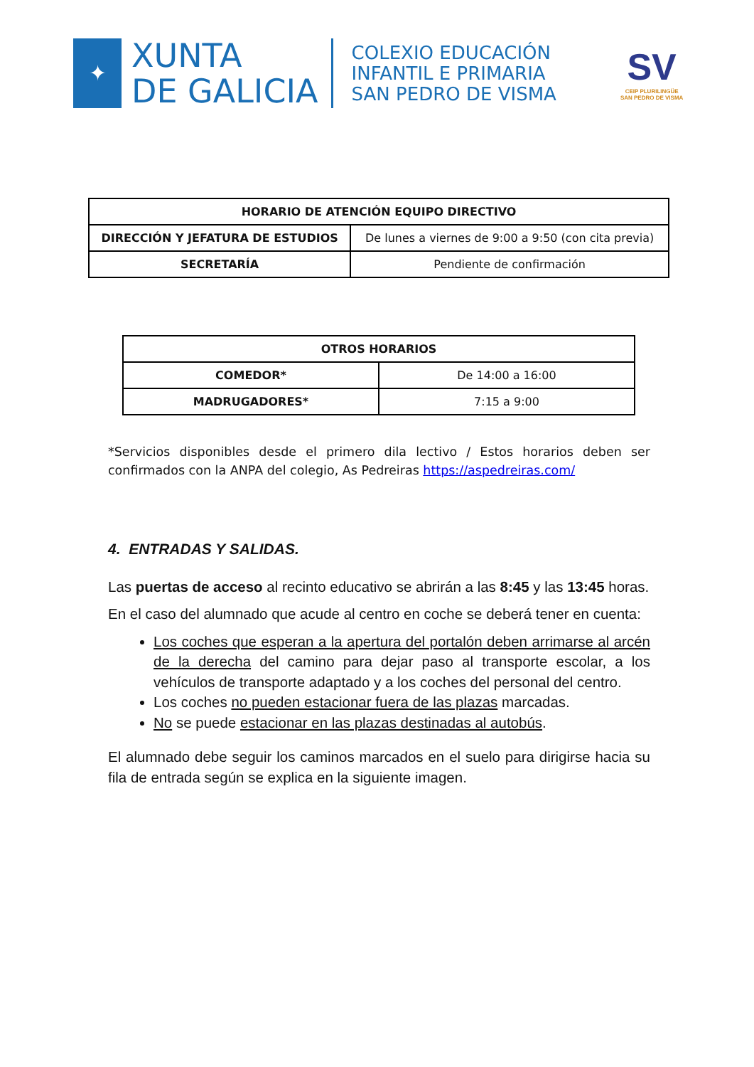✦
XUNTA
DE GALICIA
COLEXIO EDUCACIÓN
INFANTIL E PRIMARIA
SAN PEDRO DE VISMA
SV
CEIP PLURILINGÜE
SAN PEDRO DE VISMA
| HORARIO DE ATENCIÓN EQUIPO DIRECTIVO | |
| --- | --- |
| DIRECCIÓN Y JEFATURA DE ESTUDIOS | De lunes a viernes de 9:00 a 9:50 (con cita previa) |
| SECRETARÍA | Pendiente de confirmación |
| OTROS HORARIOS | |
| --- | --- |
| COMEDOR* | De 14:00 a 16:00 |
| MADRUGADORES* | 7:15 a 9:00 |
*Servicios disponibles desde el primero dila lectivo / Estos horarios deben ser confirmados con la ANPA del colegio, As Pedreiras https://aspedreiras.com/
4. ENTRADAS Y SALIDAS.
Las puertas de acceso al recinto educativo se abrirán a las 8:45 y las 13:45 horas.
En el caso del alumnado que acude al centro en coche se deberá tener en cuenta:
Los coches que esperan a la apertura del portalón deben arrimarse al arcén de la derecha del camino para dejar paso al transporte escolar, a los vehículos de transporte adaptado y a los coches del personal del centro.
Los coches no pueden estacionar fuera de las plazas marcadas.
No se puede estacionar en las plazas destinadas al autobús.
El alumnado debe seguir los caminos marcados en el suelo para dirigirse hacia su fila de entrada según se explica en la siguiente imagen.